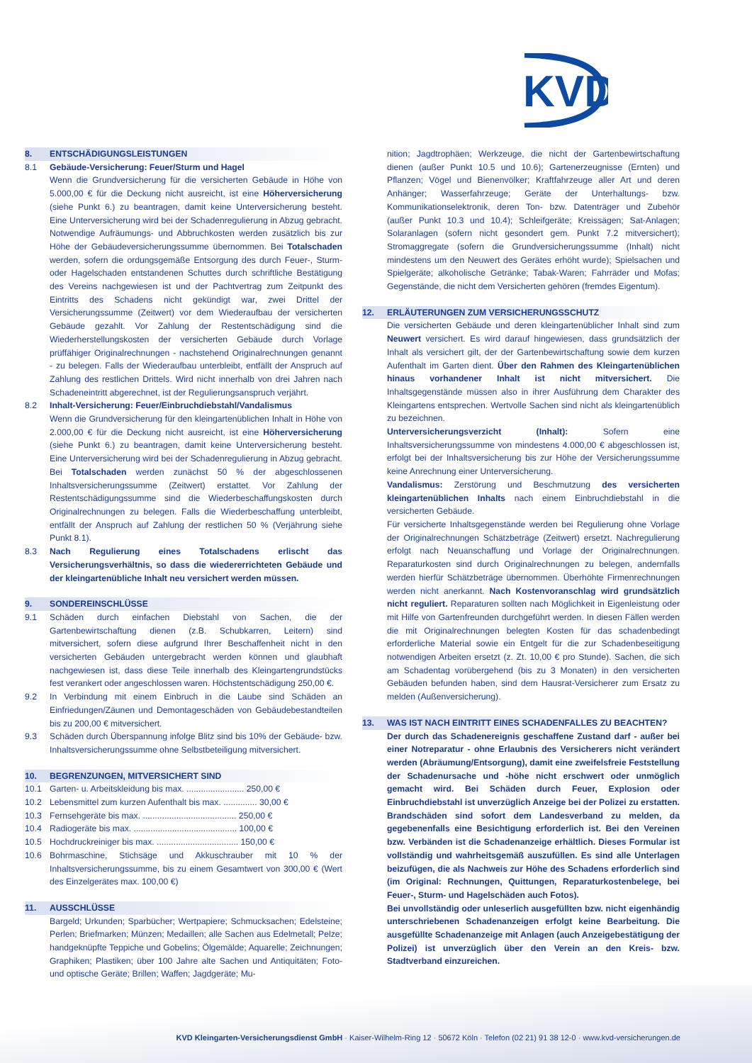KVD
8. ENTSCHÄDIGUNGSLEISTUNGEN
8.1 Gebäude-Versicherung: Feuer/Sturm und Hagel
Wenn die Grundversicherung für die versicherten Gebäude in Höhe von 5.000,00 € für die Deckung nicht ausreicht, ist eine Höherversicherung (siehe Punkt 6.) zu beantragen, damit keine Unterversicherung besteht. Eine Unterversicherung wird bei der Schadenregulierung in Abzug gebracht. Notwendige Aufräumungs- und Abbruchkosten werden zusätzlich bis zur Höhe der Gebäudeversicherungssumme übernommen. Bei Totalschaden werden, sofern die ordungsgemäße Entsorgung des durch Feuer-, Sturm- oder Hagelschaden entstandenen Schuttes durch schriftliche Bestätigung des Vereins nachgewiesen ist und der Pachtvertrag zum Zeitpunkt des Eintritts des Schadens nicht gekündigt war, zwei Drittel der Versicherungssumme (Zeitwert) vor dem Wiederaufbau der versicherten Gebäude gezahlt. Vor Zahlung der Restentschädigung sind die Wiederherstellungskosten der versicherten Gebäude durch Vorlage prüffähiger Originalrechnungen - nachstehend Originalrechnungen genannt - zu belegen. Falls der Wiederaufbau unterbleibt, entfällt der Anspruch auf Zahlung des restlichen Drittels. Wird nicht innerhalb von drei Jahren nach Schadeneintritt abgerechnet, ist der Regulierungsanspruch verjährt.
8.2 Inhalt-Versicherung: Feuer/Einbruchdiebstahl/Vandalismus
Wenn die Grundversicherung für den kleingartenüblichen Inhalt in Höhe von 2.000,00 € für die Deckung nicht ausreicht, ist eine Höherversicherung (siehe Punkt 6.) zu beantragen, damit keine Unterversicherung besteht. Eine Unterversicherung wird bei der Schadenregulierung in Abzug gebracht. Bei Totalschaden werden zunächst 50 % der abgeschlossenen Inhaltsversicherungssumme (Zeitwert) erstattet. Vor Zahlung der Restentschädigungssumme sind die Wiederbeschaffungskosten durch Originalrechnungen zu belegen. Falls die Wiederbeschaffung unterbleibt, entfällt der Anspruch auf Zahlung der restlichen 50 % (Verjährung siehe Punkt 8.1).
8.3 Nach Regulierung eines Totalschadens erlischt das Versicherungsverhältnis, so dass die wiedererrichteten Gebäude und der kleingartenübliche Inhalt neu versichert werden müssen.
9. SONDEREINSCHLÜSSE
9.1 Schäden durch einfachen Diebstahl von Sachen, die der Gartenbewirtschaftung dienen (z.B. Schubkarren, Leitern) sind mitversichert, sofern diese aufgrund Ihrer Beschaffenheit nicht in den versicherten Gebäuden untergebracht werden können und glaubhaft nachgewiesen ist, dass diese Teile innerhalb des Kleingartengrundstücks fest verankert oder angeschlossen waren. Höchstentschädigung 250,00 €.
9.2 In Verbindung mit einem Einbruch in die Laube sind Schäden an Einfriedungen/Zäunen und Demontageschäden von Gebäudebestandteilen bis zu 200,00 € mitversichert.
9.3 Schäden durch Überspannung infolge Blitz sind bis 10% der Gebäude- bzw. Inhaltsversicherungssumme ohne Selbstbeteiligung mitversichert.
10. BEGRENZUNGEN, MITVERSICHERT SIND
10.1 Garten- u. Arbeitskleidung bis max. ........................ 250,00 €
10.2 Lebensmittel zum kurzen Aufenthalt bis max. .............. 30,00 €
10.3 Fernsehgeräte bis max. ....................................... 250,00 €
10.4 Radiogeräte bis max. ........................................... 100,00 €
10.5 Hochdruckreiniger bis max. .................................. 150,00 €
10.6 Bohrmaschine, Stichsäge und Akkuschrauber mit 10 % der Inhaltsversicherungssumme, bis zu einem Gesamtwert von 300,00 € (Wert des Einzelgerätes max. 100,00 €)
11. AUSSCHLÜSSE
Bargeld; Urkunden; Sparbücher; Wertpapiere; Schmucksachen; Edelsteine; Perlen; Briefmarken; Münzen; Medaillen; alle Sachen aus Edelmetall; Pelze; handgeknüpfte Teppiche und Gobelins; Ölgemälde; Aquarelle; Zeichnungen; Graphiken; Plastiken; über 100 Jahre alte Sachen und Antiquitäten; Foto- und optische Geräte; Brillen; Waffen; Jagdgeräte; Mu-
nition; Jagdtrophäen; Werkzeuge, die nicht der Gartenbewirtschaftung dienen (außer Punkt 10.5 und 10.6); Gartenerzeugnisse (Ernten) und Pflanzen; Vögel und Bienenvölker; Kraftfahrzeuge aller Art und deren Anhänger; Wasserfahrzeuge; Geräte der Unterhaltungs- bzw. Kommunikationselektronik, deren Ton- bzw. Datenträger und Zubehör (außer Punkt 10.3 und 10.4); Schleifgeräte; Kreissägen; Sat-Anlagen; Solaranlagen (sofern nicht gesondert gem. Punkt 7.2 mitversichert); Stromaggregate (sofern die Grundversicherungssumme (Inhalt) nicht mindestens um den Neuwert des Gerätes erhöht wurde); Spielsachen und Spielgeräte; alkoholische Getränke; Tabak-Waren; Fahrräder und Mofas; Gegenstände, die nicht dem Versicherten gehören (fremdes Eigentum).
12. ERLÄUTERUNGEN ZUM VERSICHERUNGSSCHUTZ
Die versicherten Gebäude und deren kleingartenüblicher Inhalt sind zum Neuwert versichert. Es wird darauf hingewiesen, dass grundsätzlich der Inhalt als versichert gilt, der der Gartenbewirtschaftung sowie dem kurzen Aufenthalt im Garten dient. Über den Rahmen des Kleingartenüblichen hinaus vorhandener Inhalt ist nicht mitversichert. Die Inhaltsgegenstände müssen also in ihrer Ausführung dem Charakter des Kleingartens entsprechen. Wertvolle Sachen sind nicht als kleingartenüblich zu bezeichnen.
Unterversicherungsverzicht (Inhalt): Sofern eine Inhaltsversicherungssumme von mindestens 4.000,00 € abgeschlossen ist, erfolgt bei der Inhaltsversicherung bis zur Höhe der Versicherungssumme keine Anrechnung einer Unterversicherung.
Vandalismus: Zerstörung und Beschmutzung des versicherten kleingartenüblichen Inhalts nach einem Einbruchdiebstahl in die versicherten Gebäude.
Für versicherte Inhaltsgegenstände werden bei Regulierung ohne Vorlage der Originalrechnungen Schätzbeträge (Zeitwert) ersetzt. Nachregulierung erfolgt nach Neuanschaffung und Vorlage der Originalrechnungen. Reparaturkosten sind durch Originalrechnungen zu belegen, andernfalls werden hierfür Schätzbeträge übernommen. Überhöhte Firmenrechnungen werden nicht anerkannt. Nach Kostenvoranschlag wird grundsätzlich nicht reguliert. Reparaturen sollten nach Möglichkeit in Eigenleistung oder mit Hilfe von Gartenfreunden durchgeführt werden. In diesen Fällen werden die mit Originalrechnungen belegten Kosten für das schadenbedingt erforderliche Material sowie ein Entgelt für die zur Schadenbeseitigung notwendigen Arbeiten ersetzt (z. Zt. 10,00 € pro Stunde). Sachen, die sich am Schadentag vorübergehend (bis zu 3 Monaten) in den versicherten Gebäuden befunden haben, sind dem Hausrat-Versicherer zum Ersatz zu melden (Außenversicherung).
13. WAS IST NACH EINTRITT EINES SCHADENFALLES ZU BEACHTEN?
Der durch das Schadenereignis geschaffene Zustand darf - außer bei einer Notreparatur - ohne Erlaubnis des Versicherers nicht verändert werden (Abräumung/Entsorgung), damit eine zweifelsfreie Feststellung der Schadenursache und -höhe nicht erschwert oder unmöglich gemacht wird. Bei Schäden durch Feuer, Explosion oder Einbruchdiebstahl ist unverzüglich Anzeige bei der Polizei zu erstatten. Brandschäden sind sofort dem Landesverband zu melden, da gegebenenfalls eine Besichtigung erforderlich ist. Bei den Vereinen bzw. Verbänden ist die Schadenanzeige erhältlich. Dieses Formular ist vollständig und wahrheitsgemäß auszufüllen. Es sind alle Unterlagen beizufügen, die als Nachweis zur Höhe des Schadens erforderlich sind (im Original: Rechnungen, Quittungen, Reparaturkostenbelege, bei Feuer-, Sturm- und Hagelschäden auch Fotos).
Bei unvollständig oder unleserlich ausgefüllten bzw. nicht eigenhändig unterschriebenen Schadenanzeigen erfolgt keine Bearbeitung. Die ausgefüllte Schadenanzeige mit Anlagen (auch Anzeigebestätigung der Polizei) ist unverzüglich über den Verein an den Kreis- bzw. Stadtverband einzureichen.
KVD Kleingarten-Versicherungsdienst GmbH · Kaiser-Wilhelm-Ring 12 · 50672 Köln · Telefon (02 21) 91 38 12-0 · www.kvd-versicherungen.de